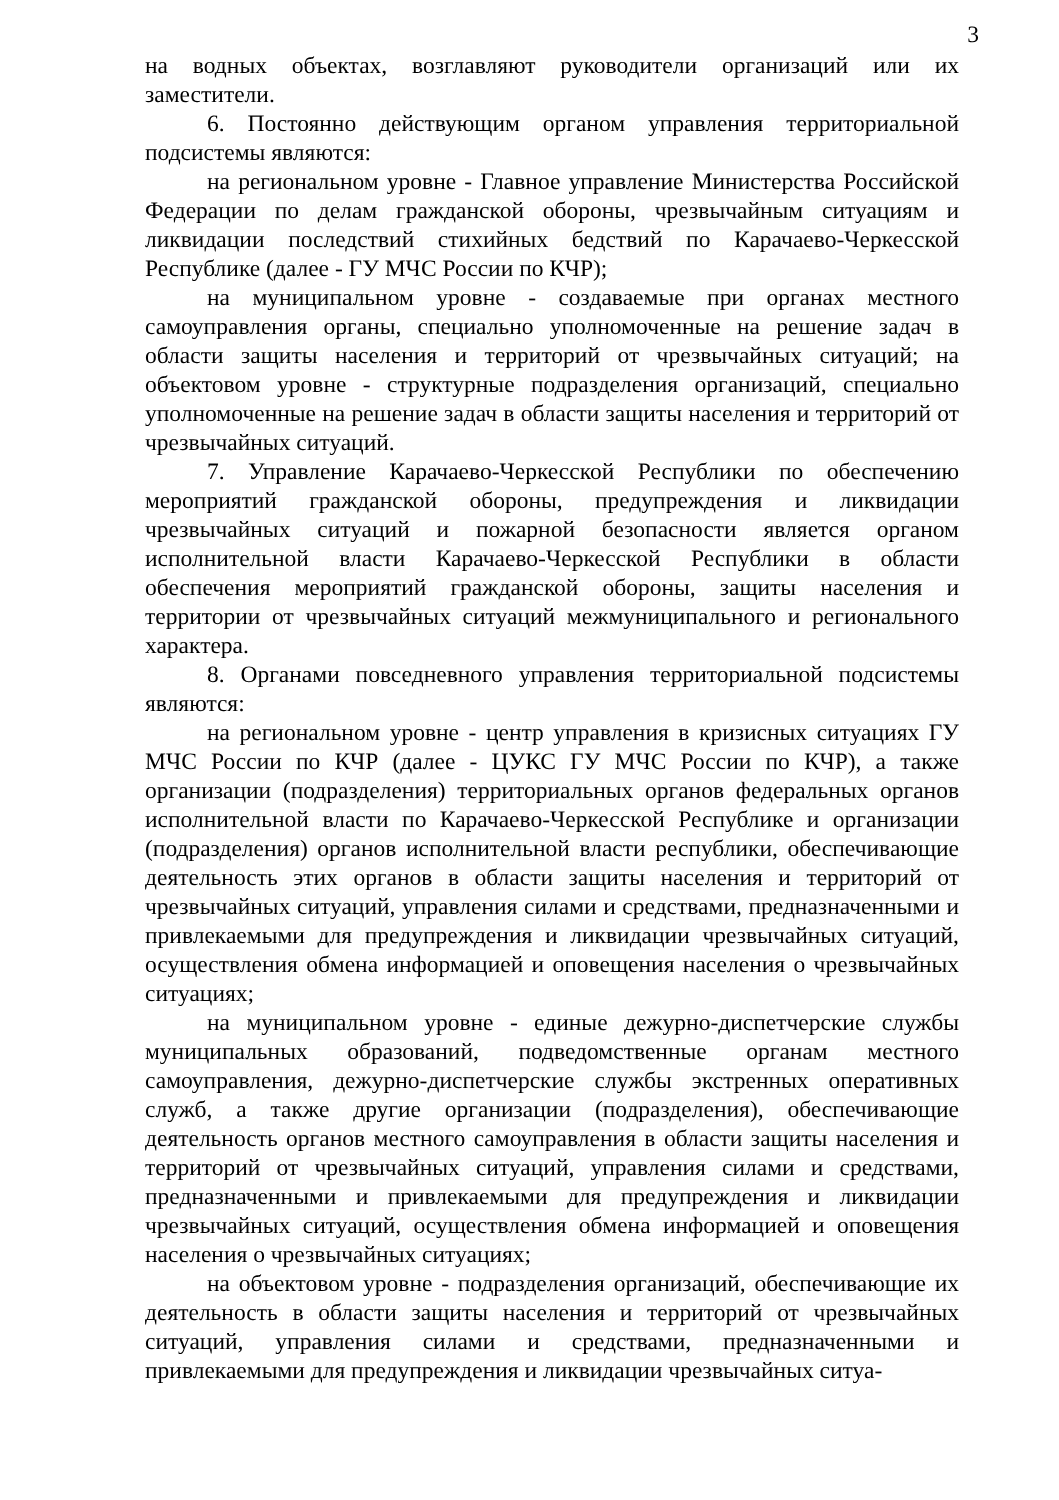3
на водных объектах, возглавляют руководители организаций или их заместители.
6. Постоянно действующим органом управления территориальной подсистемы являются:
на региональном уровне - Главное управление Министерства Российской Федерации по делам гражданской обороны, чрезвычайным ситуациям и ликвидации последствий стихийных бедствий по Карачаево-Черкесской Республике (далее - ГУ МЧС России по КЧР);
на муниципальном уровне - создаваемые при органах местного самоуправления органы, специально уполномоченные на решение задач в области защиты населения и территорий от чрезвычайных ситуаций; на объектовом уровне - структурные подразделения организаций, специально уполномоченные на решение задач в области защиты населения и территорий от чрезвычайных ситуаций.
7. Управление Карачаево-Черкесской Республики по обеспечению мероприятий гражданской обороны, предупреждения и ликвидации чрезвычайных ситуаций и пожарной безопасности является органом исполнительной власти Карачаево-Черкесской Республики в области обеспечения мероприятий гражданской обороны, защиты населения и территории от чрезвычайных ситуаций межмуниципального и регионального характера.
8. Органами повседневного управления территориальной подсистемы являются:
на региональном уровне - центр управления в кризисных ситуациях ГУ МЧС России по КЧР (далее - ЦУКС ГУ МЧС России по КЧР), а также организации (подразделения) территориальных органов федеральных органов исполнительной власти по Карачаево-Черкесской Республике и организации (подразделения) органов исполнительной власти республики, обеспечивающие деятельность этих органов в области защиты населения и территорий от чрезвычайных ситуаций, управления силами и средствами, предназначенными и привлекаемыми для предупреждения и ликвидации чрезвычайных ситуаций, осуществления обмена информацией и оповещения населения о чрезвычайных ситуациях;
на муниципальном уровне - единые дежурно-диспетчерские службы муниципальных образований, подведомственные органам местного самоуправления, дежурно-диспетчерские службы экстренных оперативных служб, а также другие организации (подразделения), обеспечивающие деятельность органов местного самоуправления в области защиты населения и территорий от чрезвычайных ситуаций, управления силами и средствами, предназначенными и привлекаемыми для предупреждения и ликвидации чрезвычайных ситуаций, осуществления обмена информацией и оповещения населения о чрезвычайных ситуациях;
на объектовом уровне - подразделения организаций, обеспечивающие их деятельность в области защиты населения и территорий от чрезвычайных ситуаций, управления силами и средствами, предназначенными и привлекаемыми для предупреждения и ликвидации чрезвычайных ситуа-